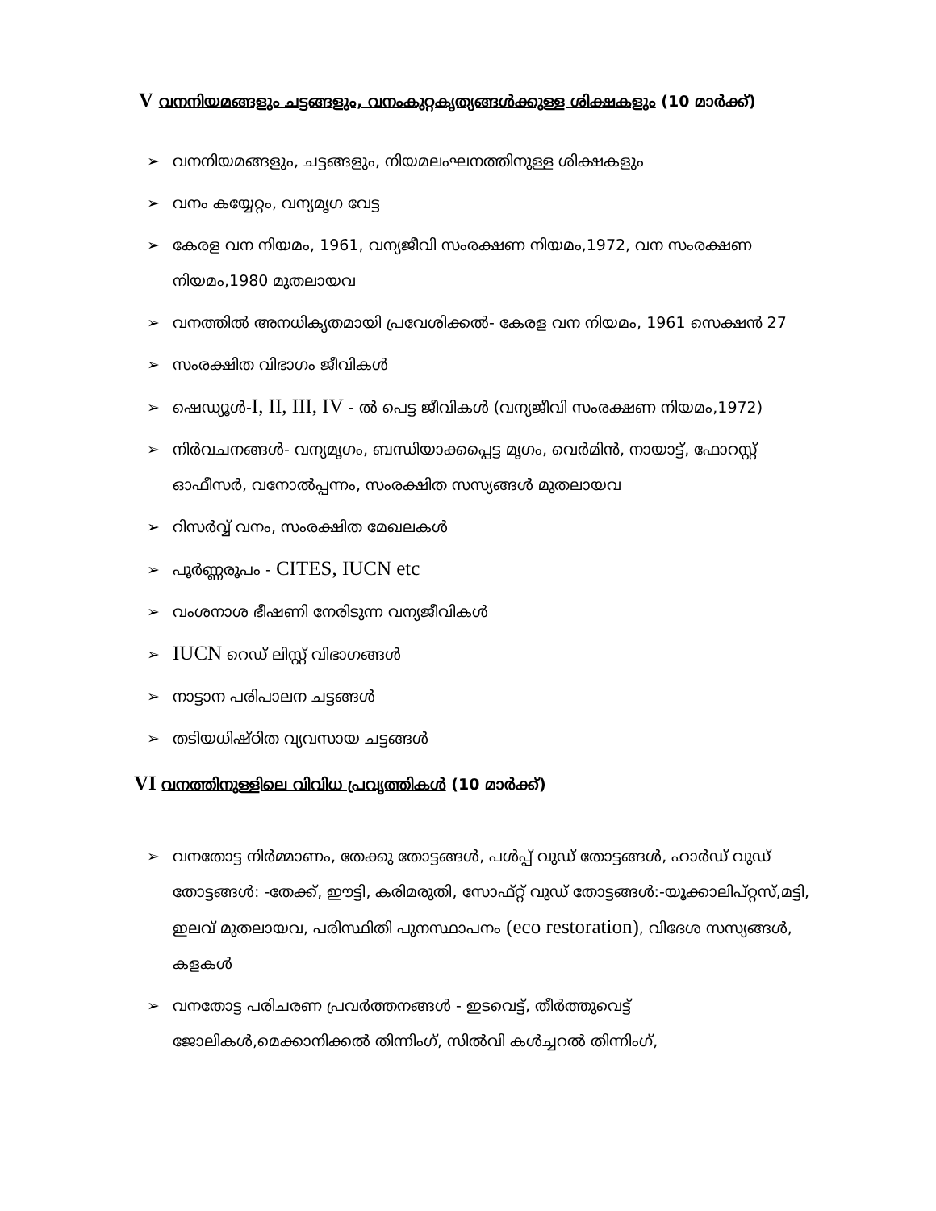V വനനിയമങ്ങളും ചട്ടങ്ങളും, വനംകുറ്റകൃത്യങ്ങൾക്കുള്ള ശിക്ഷകളും (10 മാർക്ക്)
➢ വനനിയമങ്ങളും, ചട്ടങ്ങളും, നിയമലംഘനത്തിനുള്ള ശിക്ഷകളും
➢ വനം കയ്യേറ്റം, വന്യമൃഗ വേട്ട
➢ കേരള വന നിയമം, 1961, വന്യജീവി സംരക്ഷണ നിയമം,1972, വന സംരക്ഷണ നിയമം,1980 മുതലായവ
➢ വനത്തിൽ അനധികൃതമായി പ്രവേശിക്കൽ- കേരള വന നിയമം, 1961 സെക്ഷൻ 27
➢ സംരക്ഷിത വിഭാഗം ജീവികൾ
➢ ഷെഡ്യൂൾ-I, II, III, IV - ൽ പെട്ട ജീവികൾ (വന്യജീവി സംരക്ഷണ നിയമം,1972)
➢ നിർവചനങ്ങൾ- വന്യമൃഗം, ബന്ധിയാക്കപ്പെട്ട മൃഗം, വെർമിൻ, നായാട്ട്, ഫോറസ്റ്റ് ഓഫീസർ, വനോൽപ്പന്നം, സംരക്ഷിത സസ്യങ്ങൾ മുതലായവ
➢ റിസർവ്വ് വനം, സംരക്ഷിത മേഖലകൾ
➢ പൂർണ്ണരൂപം - CITES, IUCN etc
➢ വംശനാശ ഭീഷണി നേരിടുന്ന വന്യജീവികൾ
➢ IUCN റെഡ് ലിസ്റ്റ് വിഭാഗങ്ങൾ
➢ നാട്ടാന പരിപാലന ചട്ടങ്ങൾ
➢ തടിയധിഷ്ഠിത വ്യവസായ ചട്ടങ്ങൾ
VI വനത്തിനുള്ളിലെ വിവിധ പ്രവൃത്തികൾ (10 മാർക്ക്)
➢ വനതോട്ട നിർമ്മാണം, തേക്കു തോട്ടങ്ങൾ, പൾപ്പ് വുഡ് തോട്ടങ്ങൾ, ഹാർഡ് വുഡ് തോട്ടങ്ങൾ: -തേക്ക്, ഈട്ടി, കരിമരുതി, സോഫ്റ്റ് വുഡ് തോട്ടങ്ങൾ:-യൂക്കാലിപ്റ്റസ്,മട്ടി, ഇലവ് മുതലായവ, പരിസ്ഥിതി പുനസ്ഥാപനം (eco restoration), വിദേശ സസ്യങ്ങൾ, കളകൾ
➢ വനതോട്ട പരിചരണ പ്രവർത്തനങ്ങൾ - ഇടവെട്ട്, തീർത്തുവെട്ട് ജോലികൾ,മെക്കാനിക്കൽ തിന്നിംഗ്, സിൽവി കൾച്ചറൽ തിന്നിംഗ്,